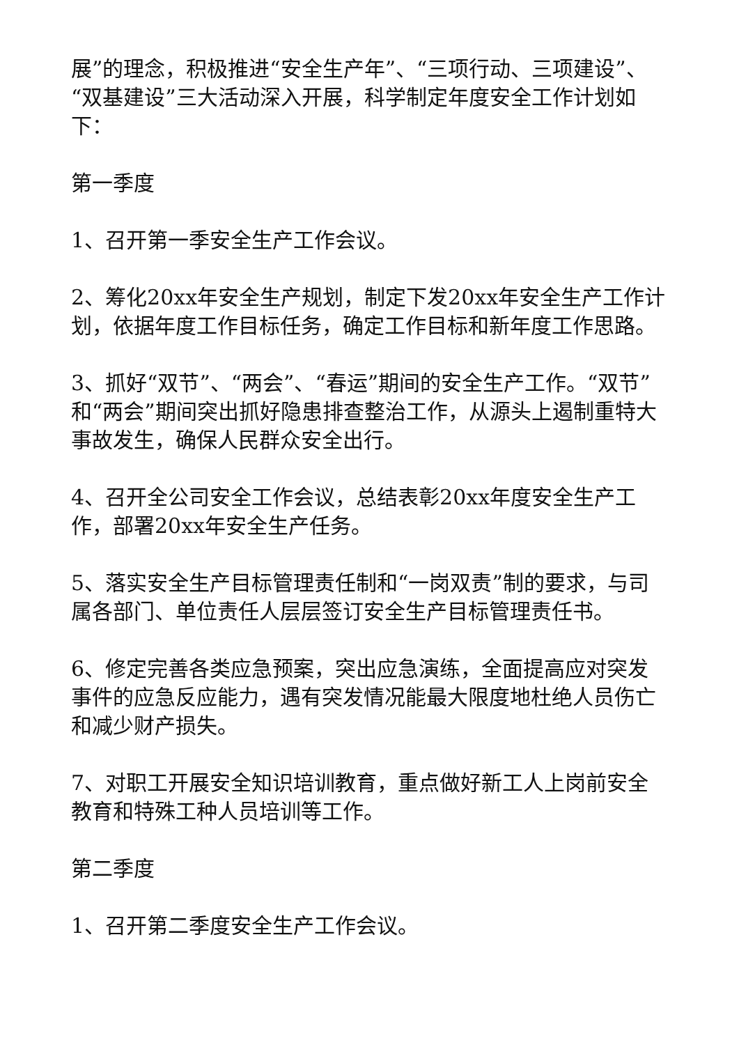展”的理念，积极推进“安全生产年”、“三项行动、三项建设”、“双基建设”三大活动深入开展，科学制定年度安全工作计划如下：
第一季度
1、召开第一季安全生产工作会议。
2、筹化20xx年安全生产规划，制定下发20xx年安全生产工作计划，依据年度工作目标任务，确定工作目标和新年度工作思路。
3、抓好“双节”、“两会”、“春运”期间的安全生产工作。“双节”和“两会”期间突出抓好隐患排查整治工作，从源头上遏制重特大事故发生，确保人民群众安全出行。
4、召开全公司安全工作会议，总结表彰20xx年度安全生产工作，部署20xx年安全生产任务。
5、落实安全生产目标管理责任制和“一岗双责”制的要求，与司属各部门、单位责任人层层签订安全生产目标管理责任书。
6、修定完善各类应急预案，突出应急演练，全面提高应对突发事件的应急反应能力，遇有突发情况能最大限度地杜绝人员伤亡和减少财产损失。
7、对职工开展安全知识培训教育，重点做好新工人上岗前安全教育和特殊工种人员培训等工作。
第二季度
1、召开第二季度安全生产工作会议。